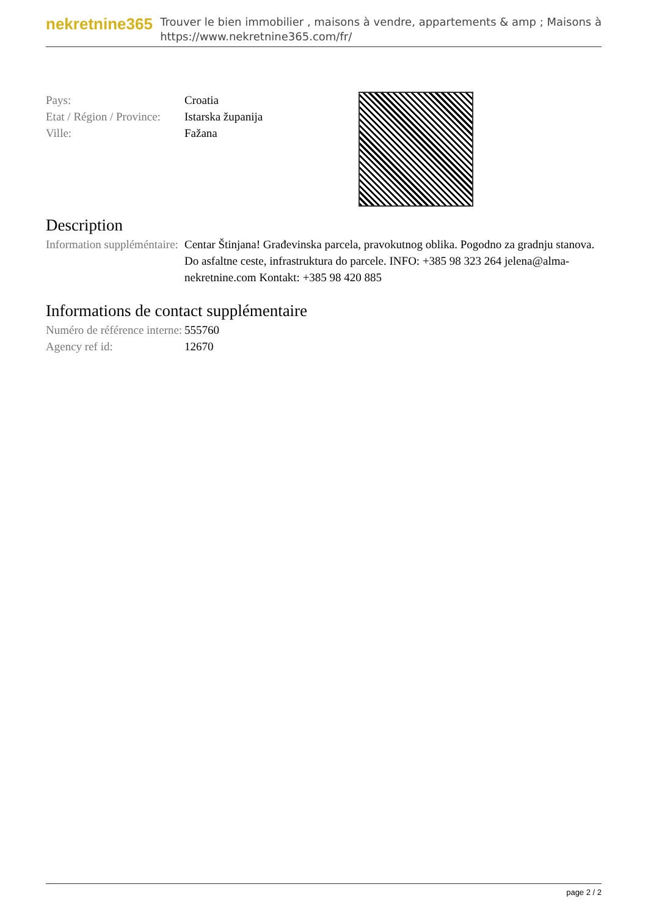nekretnine365
Trouver le bien immobilier , maisons à vendre, appartements & amp ; Maisons à
https://www.nekretnine365.com/fr/
| Pays: | Croatia |
| Etat / Région / Province: | Istarska županija |
| Ville: | Fažana |
Description
| Information suppléméntaire: | Centar Štinjana! Građevinska parcela, pravokutnog oblika. Pogodno za gradnju stanova. Do asfaltne ceste, infrastruktura do parcele. INFO: +385 98 323 264 jelena@alma-nekretnine.com Kontakt: +385 98 420 885 |
Informations de contact supplémentaire
| Numéro de référence interne: | 555760 |
| Agency ref id: | 12670 |
page 2 / 2